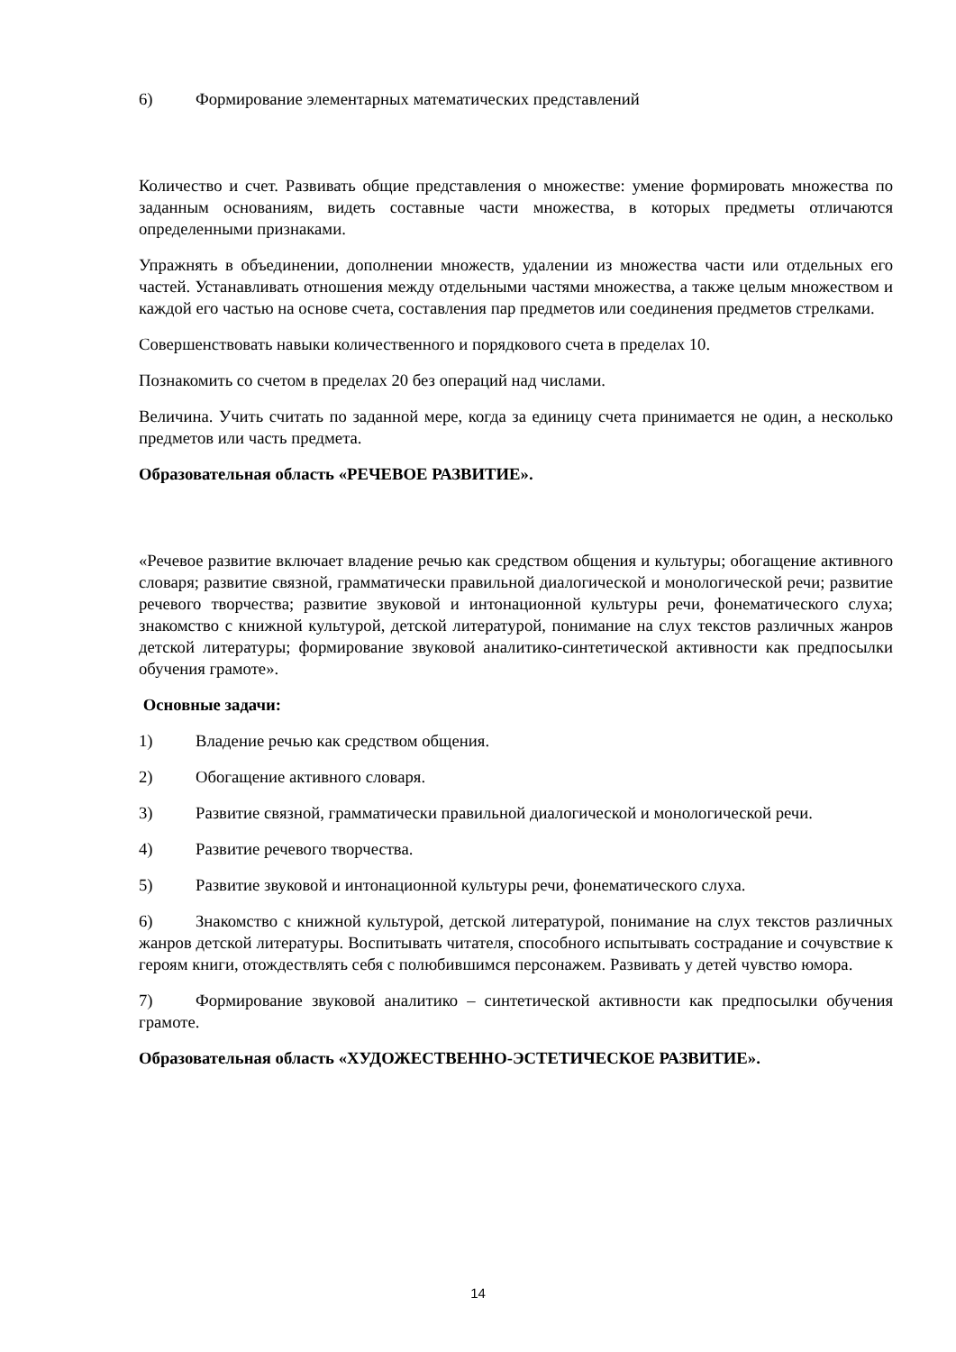6) Формирование элементарных математических представлений
Количество и счет. Развивать общие представления о множестве: умение формировать множества по заданным основаниям, видеть составные части множества, в которых предметы отличаются определенными признаками.
Упражнять в объединении, дополнении множеств, удалении из множества части или отдельных его частей. Устанавливать отношения между отдельными частями множества, а также целым множеством и каждой его частью на основе счета, составления пар предметов или соединения предметов стрелками.
Совершенствовать навыки количественного и порядкового счета в пределах 10.
Познакомить со счетом в пределах 20 без операций над числами.
Величина. Учить считать по заданной мере, когда за единицу счета принимается не один, а несколько предметов или часть предмета.
Образовательная область «РЕЧЕВОЕ РАЗВИТИЕ».
«Речевое развитие включает владение речью как средством общения и культуры; обогащение активного словаря; развитие связной, грамматически правильной диалогической и монологической речи; развитие речевого творчества; развитие звуковой и интонационной культуры речи, фонематического слуха; знакомство с книжной культурой, детской литературой, понимание на слух текстов различных жанров детской литературы; формирование звуковой аналитико-синтетической активности как предпосылки обучения грамоте».
Основные задачи:
1) Владение речью как средством общения.
2) Обогащение активного словаря.
3) Развитие связной, грамматически правильной диалогической и монологической речи.
4) Развитие речевого творчества.
5) Развитие звуковой и интонационной культуры речи, фонематического слуха.
6) Знакомство с книжной культурой, детской литературой, понимание на слух текстов различных жанров детской литературы. Воспитывать читателя, способного испытывать сострадание и сочувствие к героям книги, отождествлять себя с полюбившимся персонажем. Развивать у детей чувство юмора.
7) Формирование звуковой аналитико – синтетической активности как предпосылки обучения грамоте.
Образовательная область «ХУДОЖЕСТВЕННО-ЭСТЕТИЧЕСКОЕ РАЗВИТИЕ».
14